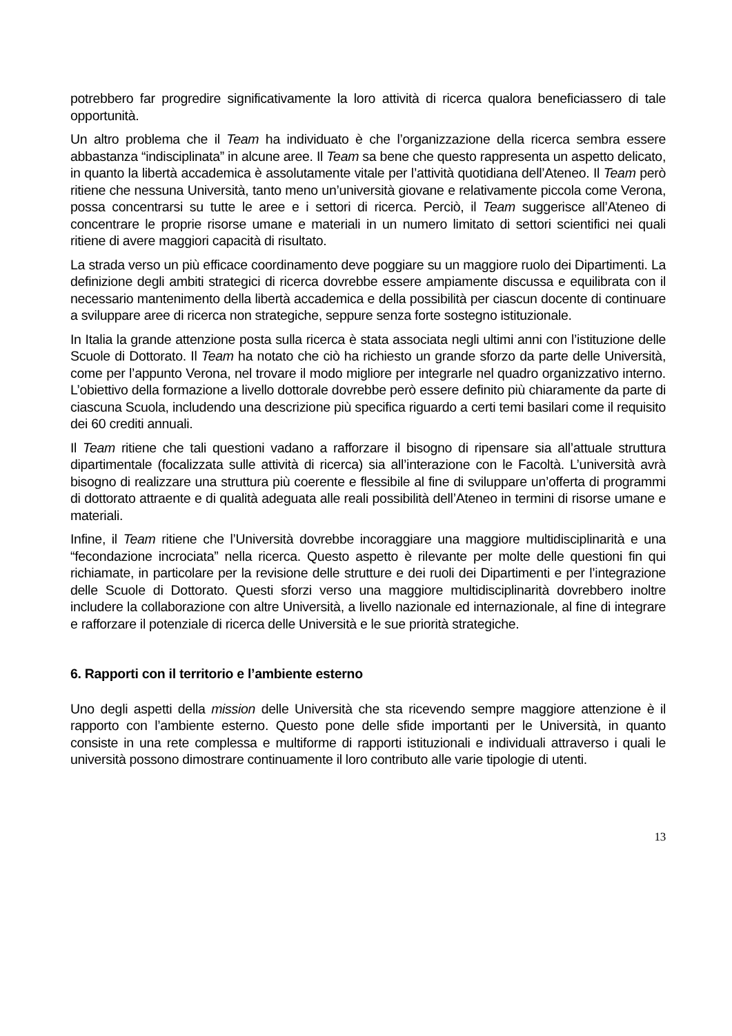potrebbero far progredire significativamente la loro attività di ricerca qualora beneficiassero di tale opportunità.
Un altro problema che il Team ha individuato è che l’organizzazione della ricerca sembra essere abbastanza “indisciplinata” in alcune aree. Il Team sa bene che questo rappresenta un aspetto delicato, in quanto la libertà accademica è assolutamente vitale per l’attività quotidiana dell’Ateneo. Il Team però ritiene che nessuna Università, tanto meno un’università giovane e relativamente piccola come Verona, possa concentrarsi su tutte le aree e i settori di ricerca. Perciò, il Team suggerisce all’Ateneo di concentrare le proprie risorse umane e materiali in un numero limitato di settori scientifici nei quali ritiene di avere maggiori capacità di risultato.
La strada verso un più efficace coordinamento deve poggiare su un maggiore ruolo dei Dipartimenti. La definizione degli ambiti strategici di ricerca dovrebbe essere ampiamente discussa e equilibrata con il necessario mantenimento della libertà accademica e della possibilità per ciascun docente di continuare a sviluppare aree di ricerca non strategiche, seppure senza forte sostegno istituzionale.
In Italia la grande attenzione posta sulla ricerca è stata associata negli ultimi anni con l’istituzione delle Scuole di Dottorato. Il Team ha notato che ciò ha richiesto un grande sforzo da parte delle Università, come per l’appunto Verona, nel trovare il modo migliore per integrarle nel quadro organizzativo interno. L’obiettivo della formazione a livello dottorale dovrebbe però essere definito più chiaramente da parte di ciascuna Scuola, includendo una descrizione più specifica riguardo a certi temi basilari come il requisito dei 60 crediti annuali.
Il Team ritiene che tali questioni vadano a rafforzare il bisogno di ripensare sia all’attuale struttura dipartimentale (focalizzata sulle attività di ricerca) sia all’interazione con le Facoltà. L’università avrà bisogno di realizzare una struttura più coerente e flessibile al fine di sviluppare un’offerta di programmi di dottorato attraente e di qualità adeguata alle reali possibilità dell’Ateneo in termini di risorse umane e materiali.
Infine, il Team ritiene che l’Università dovrebbe incoraggiare una maggiore multidisciplinarità e una “fecondazione incrociata” nella ricerca. Questo aspetto è rilevante per molte delle questioni fin qui richiamate, in particolare per la revisione delle strutture e dei ruoli dei Dipartimenti e per l’integrazione delle Scuole di Dottorato. Questi sforzi verso una maggiore multidisciplinarità dovrebbero inoltre includere la collaborazione con altre Università, a livello nazionale ed internazionale, al fine di integrare e rafforzare il potenziale di ricerca delle Università e le sue priorità strategiche.
6. Rapporti con il territorio e l’ambiente esterno
Uno degli aspetti della mission delle Università che sta ricevendo sempre maggiore attenzione è il rapporto con l’ambiente esterno. Questo pone delle sfide importanti per le Università, in quanto consiste in una rete complessa e multiforme di rapporti istituzionali e individuali attraverso i quali le università possono dimostrare continuamente il loro contributo alle varie tipologie di utenti.
13